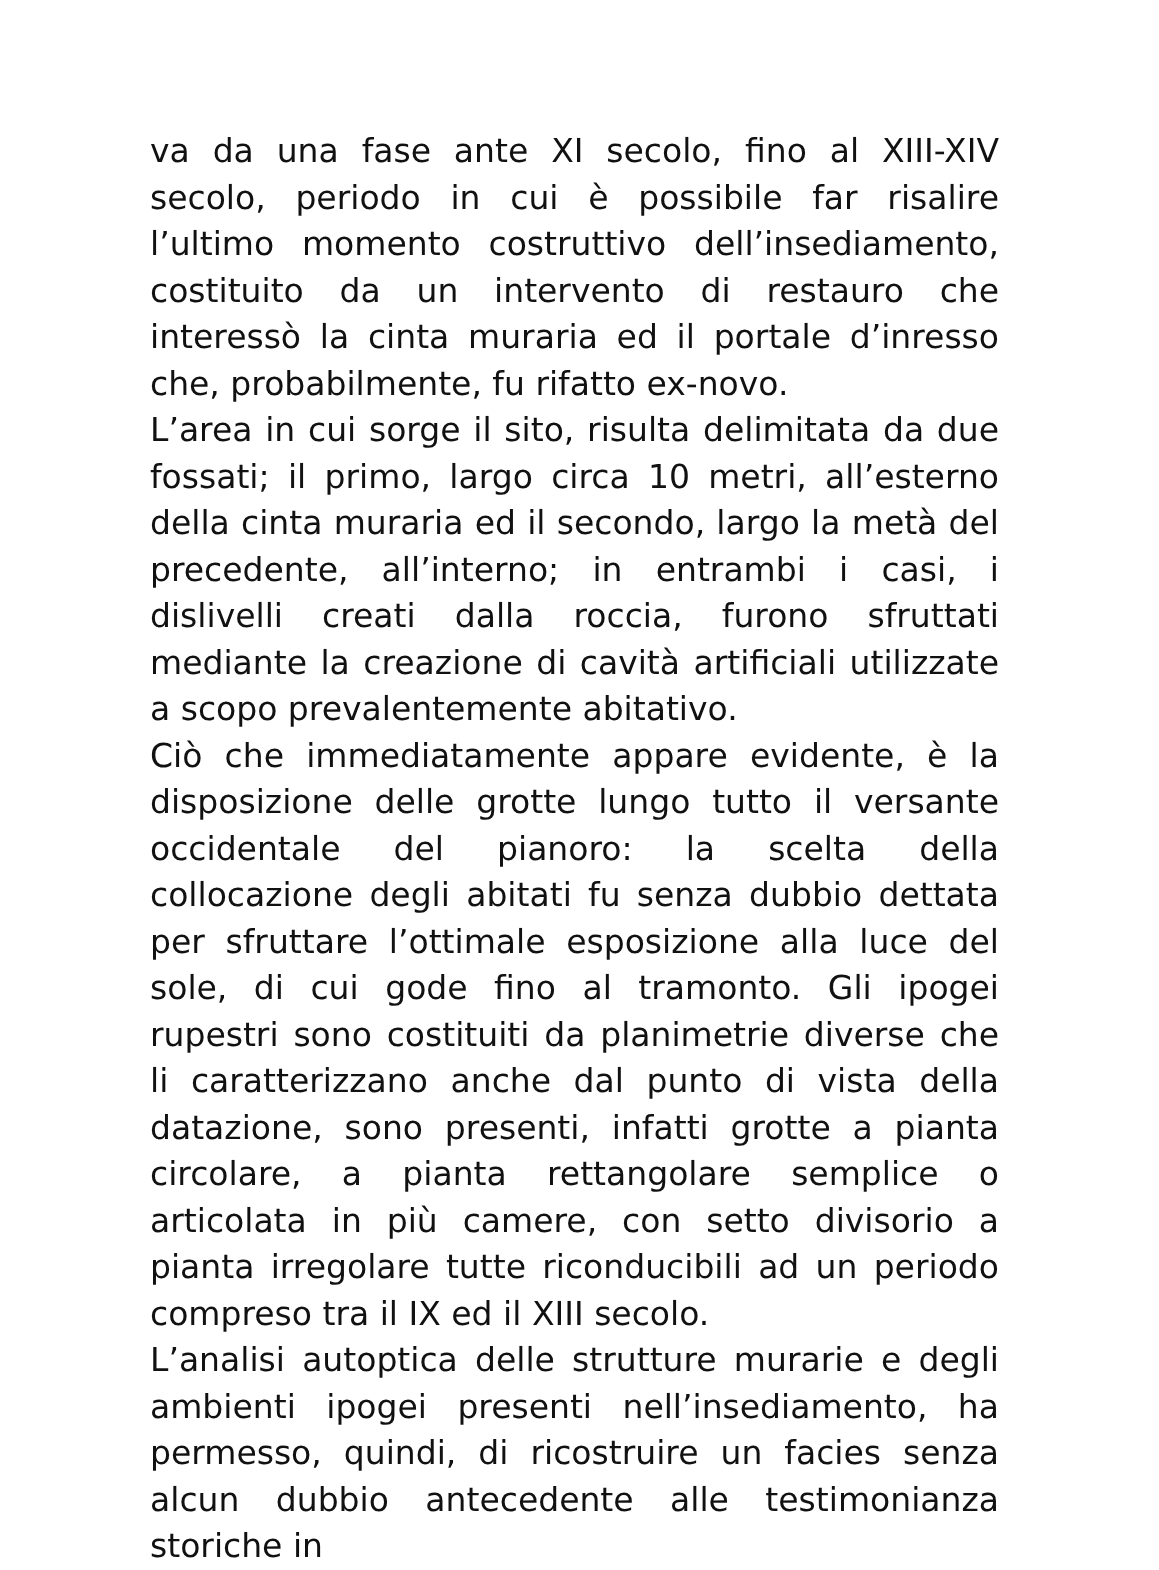va da una fase ante XI secolo, fino al XIII-XIV secolo, periodo in cui è possibile far risalire l’ultimo momento costruttivo dell’insediamento, costituito da un intervento di restauro che interessò la cinta muraria ed il portale d’inresso che, probabilmente, fu rifatto ex-novo.
L’area in cui sorge il sito, risulta delimitata da due fossati; il primo, largo circa 10 metri, all’esterno della cinta muraria ed il secondo, largo la metà del precedente, all’interno; in entrambi i casi, i dislivelli creati dalla roccia, furono sfruttati mediante la creazione di cavità artificiali utilizzate a scopo prevalentemente abitativo.
Ciò che immediatamente appare evidente, è la disposizione delle grotte lungo tutto il versante occidentale del pianoro: la scelta della collocazione degli abitati fu senza dubbio dettata per sfruttare l’ottimale esposizione alla luce del sole, di cui gode fino al tramonto. Gli ipogei rupestri sono costituiti da planimetrie diverse che li caratterizzano anche dal punto di vista della datazione, sono presenti, infatti grotte a pianta circolare, a pianta rettangolare semplice o articolata in più camere, con setto divisorio a pianta irregolare tutte riconducibili ad un periodo compreso tra il IX ed il XIII secolo.
L’analisi autoptica delle strutture murarie e degli ambienti ipogei presenti nell’insediamento, ha permesso, quindi, di ricostruire un facies senza alcun dubbio antecedente alle testimonianza storiche in